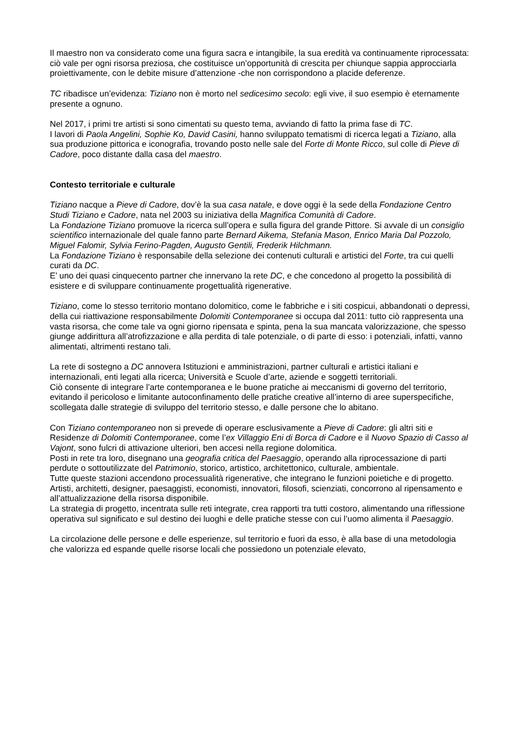Il maestro non va considerato come una figura sacra e intangibile, la sua eredità va continuamente riprocessata: ciò vale per ogni risorsa preziosa, che costituisce un’opportunità di crescita per chiunque sappia approcciarla proiettivamente, con le debite misure d’attenzione -che non corrispondono a placide deferenze.
TC ribadisce un’evidenza: Tiziano non è morto nel sedicesimo secolo: egli vive, il suo esempio è eternamente presente a ognuno.
Nel 2017, i primi tre artisti si sono cimentati su questo tema, avviando di fatto la prima fase di TC.
I lavori di Paola Angelini, Sophie Ko, David Casini, hanno sviluppato tematismi di ricerca legati a Tiziano, alla sua produzione pittorica e iconografia, trovando posto nelle sale del Forte di Monte Ricco, sul colle di Pieve di Cadore, poco distante dalla casa del maestro.
Contesto territoriale e culturale
Tiziano nacque a Pieve di Cadore, dov’è la sua casa natale, e dove oggi è la sede della Fondazione Centro Studi Tiziano e Cadore, nata nel 2003 su iniziativa della Magnifica Comunità di Cadore.
La Fondazione Tiziano promuove la ricerca sull’opera e sulla figura del grande Pittore. Si avvale di un consiglio scientifico internazionale del quale fanno parte Bernard Aikema, Stefania Mason, Enrico Maria Dal Pozzolo, Miguel Falomir, Sylvia Ferino-Pagden, Augusto Gentili, Frederik Hilchmann.
La Fondazione Tiziano è responsabile della selezione dei contenuti culturali e artistici del Forte, tra cui quelli curati da DC.
E’ uno dei quasi cinquecento partner che innervano la rete DC, e che concedono al progetto la possibilità di esistere e di sviluppare continuamente progettualità rigenerative.
Tiziano, come lo stesso territorio montano dolomitico, come le fabbriche e i siti cospicui, abbandonati o depressi, della cui riattivazione responsabilmente Dolomiti Contemporanee si occupa dal 2011: tutto ciò rappresenta una vasta risorsa, che come tale va ogni giorno ripensata e spinta, pena la sua mancata valorizzazione, che spesso giunge addirittura all’atrofizzazione e alla perdita di tale potenziale, o di parte di esso: i potenziali, infatti, vanno alimentati, altrimenti restano tali.
La rete di sostegno a DC annovera Istituzioni e amministrazioni, partner culturali e artistici italiani e internazionali, enti legati alla ricerca; Università e Scuole d’arte, aziende e soggetti territoriali.
Ciò consente di integrare l’arte contemporanea e le buone pratiche ai meccanismi di governo del territorio, evitando il pericoloso e limitante autoconfinamento delle pratiche creative all’interno di aree superspecifiche, scollegata dalle strategie di sviluppo del territorio stesso, e dalle persone che lo abitano.
Con Tiziano contemporaneo non si prevede di operare esclusivamente a Pieve di Cadore: gli altri siti e Residenze di Dolomiti Contemporanee, come l’ex Villaggio Eni di Borca di Cadore e il Nuovo Spazio di Casso al Vajont, sono fulcri di attivazione ulteriori, ben accesi nella regione dolomitica.
Posti in rete tra loro, disegnano una geografia critica del Paesaggio, operando alla riprocessazione di parti perdute o sottoutilizzate del Patrimonio, storico, artistico, architettonico, culturale, ambientale.
Tutte queste stazioni accendono processualità rigenerative, che integrano le funzioni poietiche e di progetto. Artisti, architetti, designer, paesaggisti, economisti, innovatori, filosofi, scienziati, concorrono al ripensamento e all’attualizzazione della risorsa disponibile.
La strategia di progetto, incentrata sulle reti integrate, crea rapporti tra tutti costoro, alimentando una riflessione operativa sul significato e sul destino dei luoghi e delle pratiche stesse con cui l’uomo alimenta il Paesaggio.
La circolazione delle persone e delle esperienze, sul territorio e fuori da esso, è alla base di una metodologia che valorizza ed espande quelle risorse locali che possiedono un potenziale elevato,